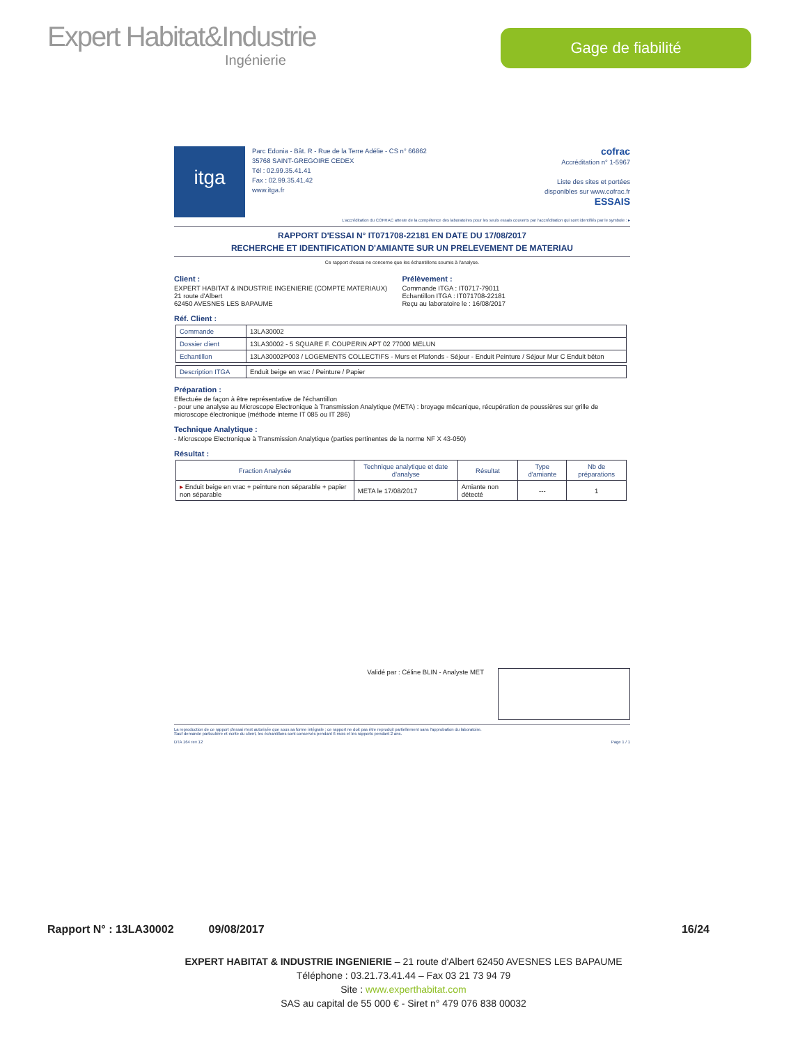Expert Habitat&Industrie
Ingénierie
Gage de fiabilité
itga
Parc Edonia - Bât. R - Rue de la Terre Adélie - CS n° 66862
35768 SAINT-GREGOIRE CEDEX
Tél : 02.99.35.41.41
Fax : 02.99.35.41.42
www.itga.fr
cofrac
Accréditation n° 1-5967
Liste des sites et portées
disponibles sur www.cofrac.fr
ESSAIS
L'accréditation du COFRAC atteste de la compétence des laboratoires pour les seuls essais couverts par l'accréditation qui sont identifiés par le symbole : ▸
RAPPORT D'ESSAI N° IT071708-22181 EN DATE DU 17/08/2017
RECHERCHE ET IDENTIFICATION D'AMIANTE SUR UN PRELEVEMENT DE MATERIAU
Ce rapport d'essai ne concerne que les échantillons soumis à l'analyse.
Client :
EXPERT HABITAT & INDUSTRIE INGENIERIE (COMPTE MATERIAUX)
21 route d'Albert
62450 AVESNES LES BAPAUME
Prélèvement :
Commande ITGA : IT0717-79011
Echantillon ITGA : IT071708-22181
Reçu au laboratoire le : 16/08/2017
Réf. Client :
| Commande | 13LA30002 |
| Dossier client | 13LA30002 - 5 SQUARE F. COUPERIN APT 02 77000 MELUN |
| Echantillon | 13LA30002P003 / LOGEMENTS COLLECTIFS - Murs et Plafonds - Séjour - Enduit Peinture / Séjour Mur C Enduit béton |
| Description ITGA | Enduit beige en vrac / Peinture / Papier |
Préparation :
Effectuée de façon à être représentative de l'échantillon
- pour une analyse au Microscope Electronique à Transmission Analytique (META) : broyage mécanique, récupération de poussières sur grille de microscope électronique (méthode interne IT 085 ou IT 286)
Technique Analytique :
- Microscope Electronique à Transmission Analytique (parties pertinentes de la norme NF X 43-050)
Résultat :
| Fraction Analysée | Technique analytique et date d'analyse | Résultat | Type d'amiante | Nb de préparations |
| --- | --- | --- | --- | --- |
| ▸ Enduit beige en vrac + peinture non séparable + papier non séparable | META le 17/08/2017 | Amiante non détecté | --- | 1 |
Validé par : Céline BLIN - Analyste MET
La reproduction de ce rapport d'essai n'est autorisée que sous sa forme intégrale ; ce rapport ne doit pas être reproduit partiellement sans l'approbation du laboratoire.
Sauf demande particulière et écrite du client, les échantillons sont conservés pendant 6 mois et les rapports pendant 2 ans.
DTA 164 rev 12 Page 1 / 1
Rapport N° : 13LA30002 09/08/2017 16/24
EXPERT HABITAT & INDUSTRIE INGENIERIE – 21 route d'Albert 62450 AVESNES LES BAPAUME
Téléphone : 03.21.73.41.44 – Fax 03 21 73 94 79
Site : www.experthabitat.com
SAS au capital de 55 000 € - Siret n° 479 076 838 00032